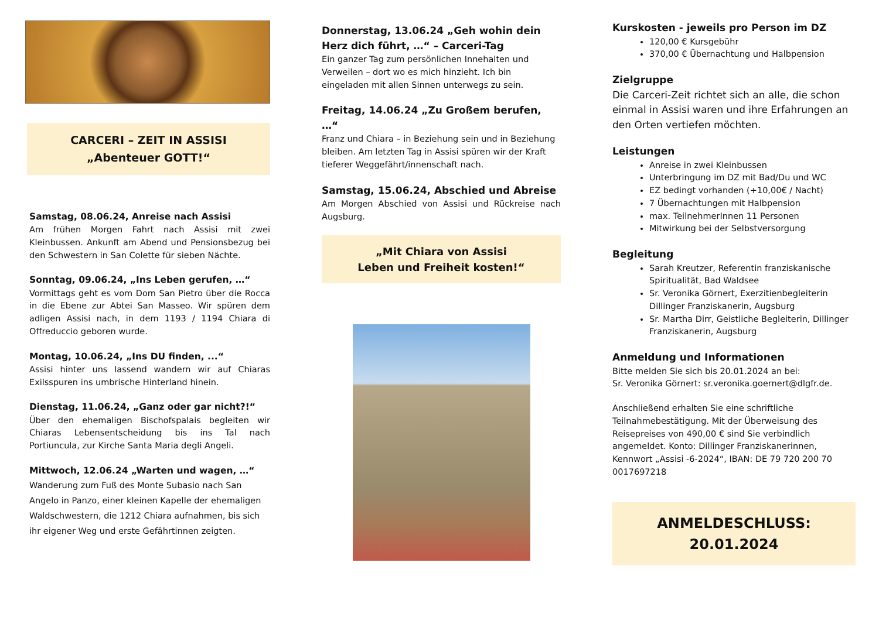CARCERI – ZEIT IN ASSISI
„Abenteuer GOTT!“
Samstag, 08.06.24, Anreise nach Assisi
Am frühen Morgen Fahrt nach Assisi mit zwei Kleinbussen. Ankunft am Abend und Pensionsbezug bei den Schwestern in San Colette für sieben Nächte.
Sonntag, 09.06.24, „Ins Leben gerufen, …“
Vormittags geht es vom Dom San Pietro über die Rocca in die Ebene zur Abtei San Masseo. Wir spüren dem adligen Assisi nach, in dem 1193 / 1194 Chiara di Offreduccio geboren wurde.
Montag, 10.06.24, „Ins DU finden, ...“
Assisi hinter uns lassend wandern wir auf Chiaras Exilsspuren ins umbrische Hinterland hinein.
Dienstag, 11.06.24, „Ganz oder gar nicht?!“
Über den ehemaligen Bischofspalais begleiten wir Chiaras Lebensentscheidung bis ins Tal nach Portiuncula, zur Kirche Santa Maria degli Angeli.
Mittwoch, 12.06.24 „Warten und wagen, …“
Wanderung zum Fuß des Monte Subasio nach San Angelo in Panzo, einer kleinen Kapelle der ehemaligen Waldschwestern, die 1212 Chiara aufnahmen, bis sich ihr eigener Weg und erste Gefährtinnen zeigten.
Donnerstag, 13.06.24 „Geh wohin dein Herz dich führt, …“ – Carceri-Tag
Ein ganzer Tag zum persönlichen Innehalten und Verweilen – dort wo es mich hinzieht. Ich bin eingeladen mit allen Sinnen unterwegs zu sein.
Freitag, 14.06.24 „Zu Großem berufen, …“
Franz und Chiara – in Beziehung sein und in Beziehung bleiben. Am letzten Tag in Assisi spüren wir der Kraft tieferer Weggefährt/innenschaft nach.
Samstag, 15.06.24, Abschied und Abreise
Am Morgen Abschied von Assisi und Rückreise nach Augsburg.
„Mit Chiara von Assisi
Leben und Freiheit kosten!“
Kurskosten - jeweils pro Person im DZ
120,00 € Kursgebühr
370,00 € Übernachtung und Halbpension
Zielgruppe
Die Carceri-Zeit richtet sich an alle, die schon einmal in Assisi waren und ihre Erfahrungen an den Orten vertiefen möchten.
Leistungen
Anreise in zwei Kleinbussen
Unterbringung im DZ mit Bad/Du und WC
EZ bedingt vorhanden (+10,00€ / Nacht)
7 Übernachtungen mit Halbpension
max. TeilnehmerInnen 11 Personen
Mitwirkung bei der Selbstversorgung
Begleitung
Sarah Kreutzer, Referentin franziskanische Spiritualität, Bad Waldsee
Sr. Veronika Görnert, Exerzitienbegleiterin Dillinger Franziskanerin, Augsburg
Sr. Martha Dirr, Geistliche Begleiterin, Dillinger Franziskanerin, Augsburg
Anmeldung und Informationen
Bitte melden Sie sich bis 20.01.2024 an bei:
Sr. Veronika Görnert: sr.veronika.goernert@dlgfr.de.
Anschließend erhalten Sie eine schriftliche Teilnahmebestätigung. Mit der Überweisung des Reisepreises von 490,00 € sind Sie verbindlich angemeldet. Konto: Dillinger Franziskanerinnen, Kennwort „Assisi -6-2024“, IBAN: DE 79 720 200 70 0017697218
ANMELDESCHLUSS: 20.01.2024